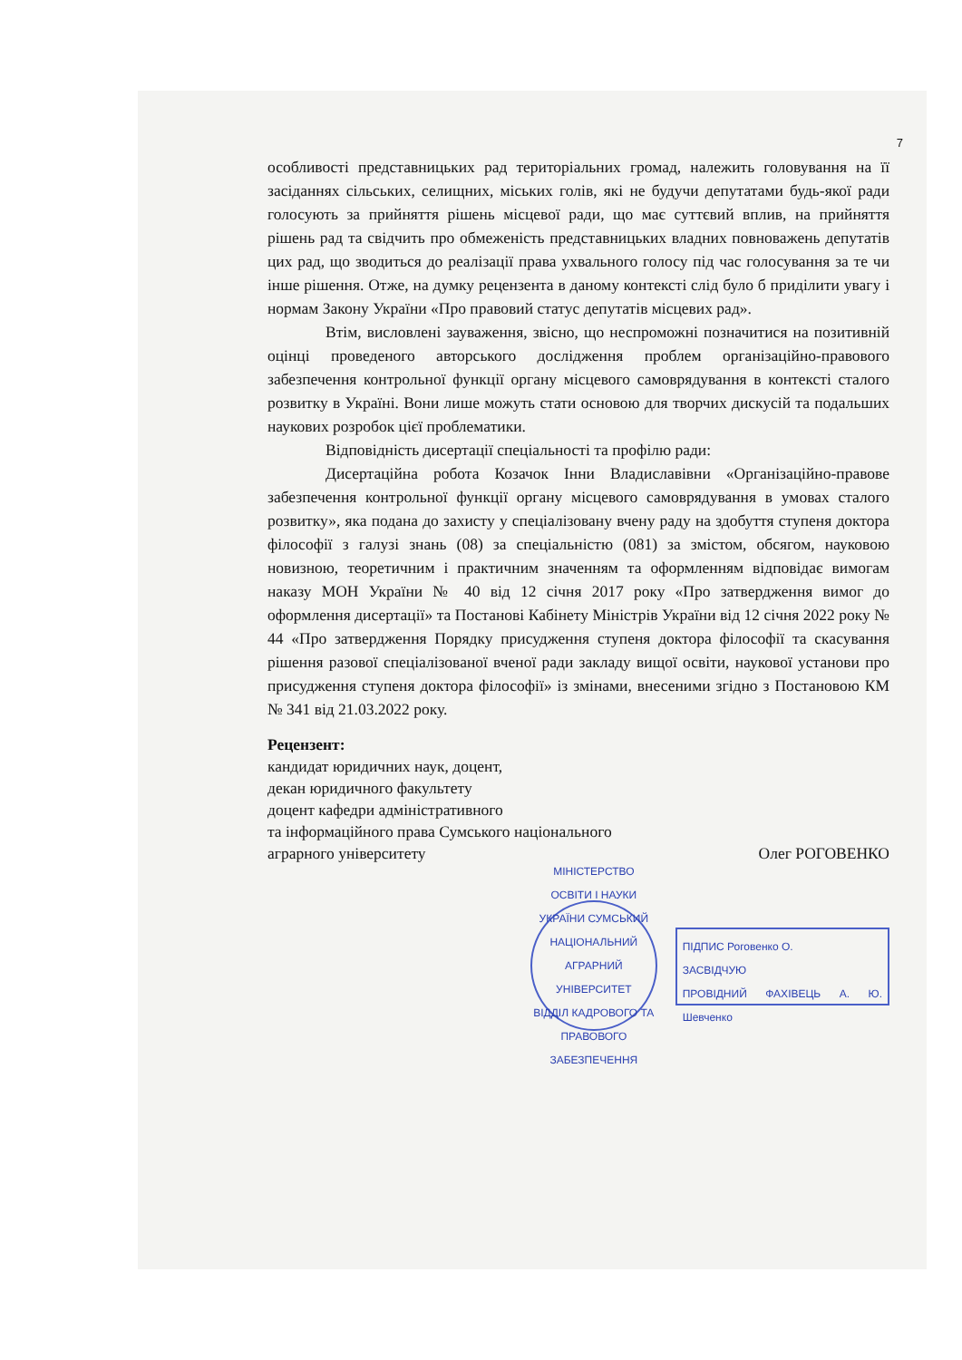7
особливості представницьких рад територіальних громад, належить головування на її засіданнях сільських, селищних, міських голів, які не будучи депутатами будь-якої ради голосують за прийняття рішень місцевої ради, що має суттєвий вплив, на прийняття рішень рад та свідчить про обмеженість представницьких владних повноважень депутатів цих рад, що зводиться до реалізації права ухвального голосу під час голосування за те чи інше рішення. Отже, на думку рецензента в даному контексті слід було б приділити увагу і нормам Закону України «Про правовий статус депутатів місцевих рад».
Втім, висловлені зауваження, звісно, що неспроможні позначитися на позитивній оцінці проведеного авторського дослідження проблем організаційно-правового забезпечення контрольної функції органу місцевого самоврядування в контексті сталого розвитку в Україні. Вони лише можуть стати основою для творчих дискусій та подальших наукових розробок цієї проблематики.
Відповідність дисертації спеціальності та профілю ради:
Дисертаційна робота Козачок Інни Владиславівни «Організаційно-правове забезпечення контрольної функції органу місцевого самоврядування в умовах сталого розвитку», яка подана до захисту у спеціалізовану вчену раду на здобуття ступеня доктора філософії з галузі знань (08) за спеціальністю (081) за змістом, обсягом, науковою новизною, теоретичним і практичним значенням та оформленням відповідає вимогам наказу МОН України № 40 від 12 січня 2017 року «Про затвердження вимог до оформлення дисертації» та Постанові Кабінету Міністрів України від 12 січня 2022 року № 44 «Про затвердження Порядку присудження ступеня доктора філософії та скасування рішення разової спеціалізованої вченої ради закладу вищої освіти, наукової установи про присудження ступеня доктора філософії» із змінами, внесеними згідно з Постановою КМ № 341 від 21.03.2022 року.
Рецензент:
кандидат юридичних наук, доцент,
декан юридичного факультету
доцент кафедри адміністративного
та інформаційного права Сумського національного
аграрного університету Олег РОГОВЕНКО
МІНІСТЕРСТВО ОСВІТИ І НАУКИ УКРАЇНИ СУМСЬКИЙ НАЦІОНАЛЬНИЙ АГРАРНИЙ УНІВЕРСИТЕТ
ВІДДІЛ КАДРОВОГО ТА ПРАВОВОГО ЗАБЕЗПЕЧЕННЯ
ПІДПИС Роговенко О.
ЗАСВІДЧУЮ
ПРОВІДНИЙ ФАХІВЕЦЬ А. Ю. Шевченко